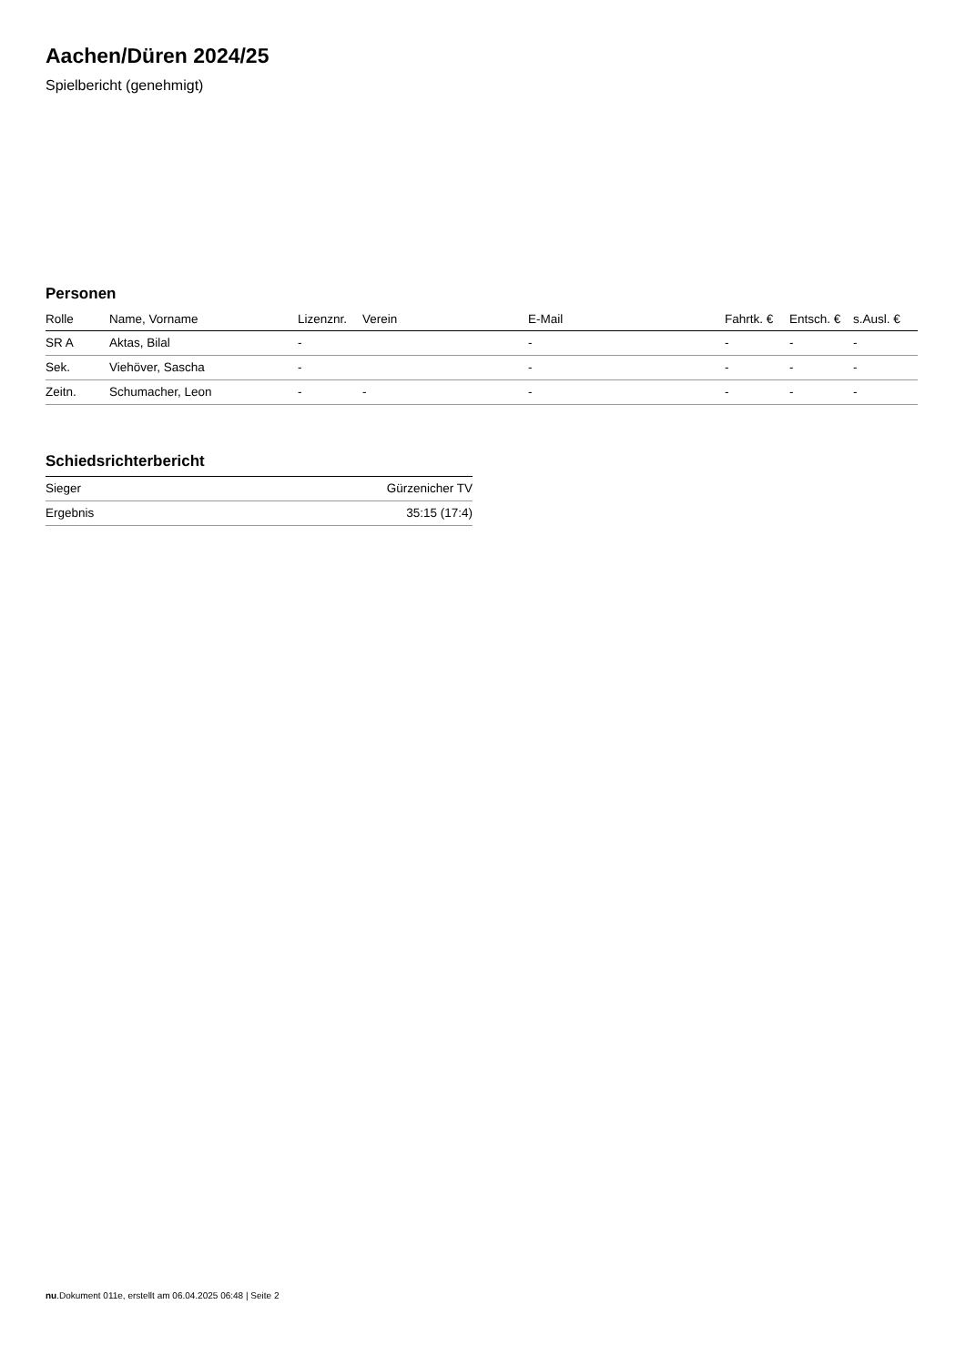Aachen/Düren 2024/25
Spielbericht (genehmigt)
Personen
| Rolle | Name, Vorname | Lizenznr. | Verein | E-Mail | Fahrtk. € | Entsch. € | s.Ausl. € |
| --- | --- | --- | --- | --- | --- | --- | --- |
| SR A | Aktas, Bilal | - | | - | - | - | - |
| Sek. | Viehöver, Sascha | - | | - | - | - | - |
| Zeitn. | Schumacher, Leon | - | - | - | - | - | - |
Schiedsrichterbericht
| Sieger | Gürzenicher TV |
| Ergebnis | 35:15 (17:4) |
nu.Dokument 011e, erstellt am 06.04.2025 06:48 | Seite 2